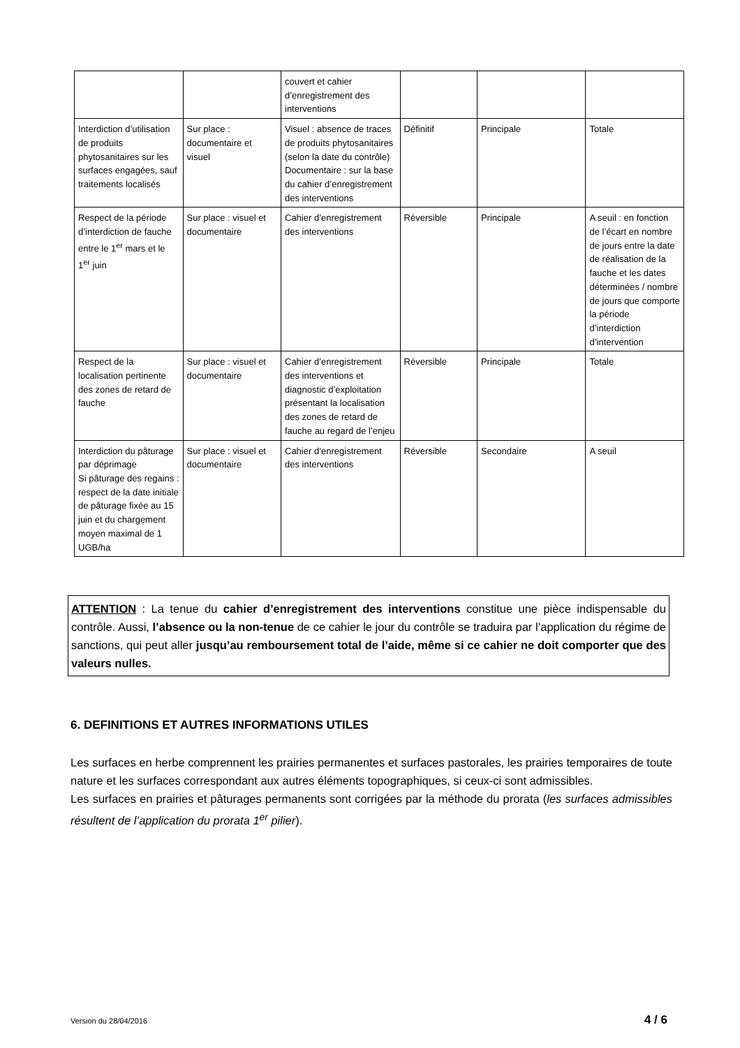| | | couvert et cahier d’enregistrement des interventions | | | |
| Interdiction d’utilisation de produits phytosanitaires sur les surfaces engagées, sauf traitements localisés | Sur place : documentaire et visuel | Visuel : absence de traces de produits phytosanitaires (selon la date du contrôle) Documentaire : sur la base du cahier d’enregistrement des interventions | Définitif | Principale | Totale |
| Respect de la période d’interdiction de fauche entre le 1<sup>er</sup> mars et le 1<sup>er</sup> juin | Sur place : visuel et documentaire | Cahier d’enregistrement des interventions | Réversible | Principale | A seuil : en fonction de l’écart en nombre de jours entre la date de réalisation de la fauche et les dates déterminées / nombre de jours que comporte la période d’interdiction d’intervention |
| Respect de la localisation pertinente des zones de retard de fauche | Sur place : visuel et documentaire | Cahier d’enregistrement des interventions et diagnostic d’exploitation présentant la localisation des zones de retard de fauche au regard de l’enjeu | Réversible | Principale | Totale |
| Interdiction du pâturage par déprimage Si pâturage des regains : respect de la date initiale de pâturage fixée au 15 juin et du chargement moyen maximal de 1 UGB/ha | Sur place : visuel et documentaire | Cahier d’enregistrement des interventions | Réversible | Secondaire | A seuil |
ATTENTION : La tenue du cahier d’enregistrement des interventions constitue une pièce indispensable du contrôle. Aussi, l’absence ou la non-tenue de ce cahier le jour du contrôle se traduira par l’application du régime de sanctions, qui peut aller jusqu’au remboursement total de l’aide, même si ce cahier ne doit comporter que des valeurs nulles.
6. DEFINITIONS ET AUTRES INFORMATIONS UTILES
Les surfaces en herbe comprennent les prairies permanentes et surfaces pastorales, les prairies temporaires de toute nature et les surfaces correspondant aux autres éléments topographiques, si ceux-ci sont admissibles.
Les surfaces en prairies et pâturages permanents sont corrigées par la méthode du prorata (les surfaces admissibles résultent de l’application du prorata 1<sup>er</sup> pilier).
Version du 28/04/2016 4 / 6